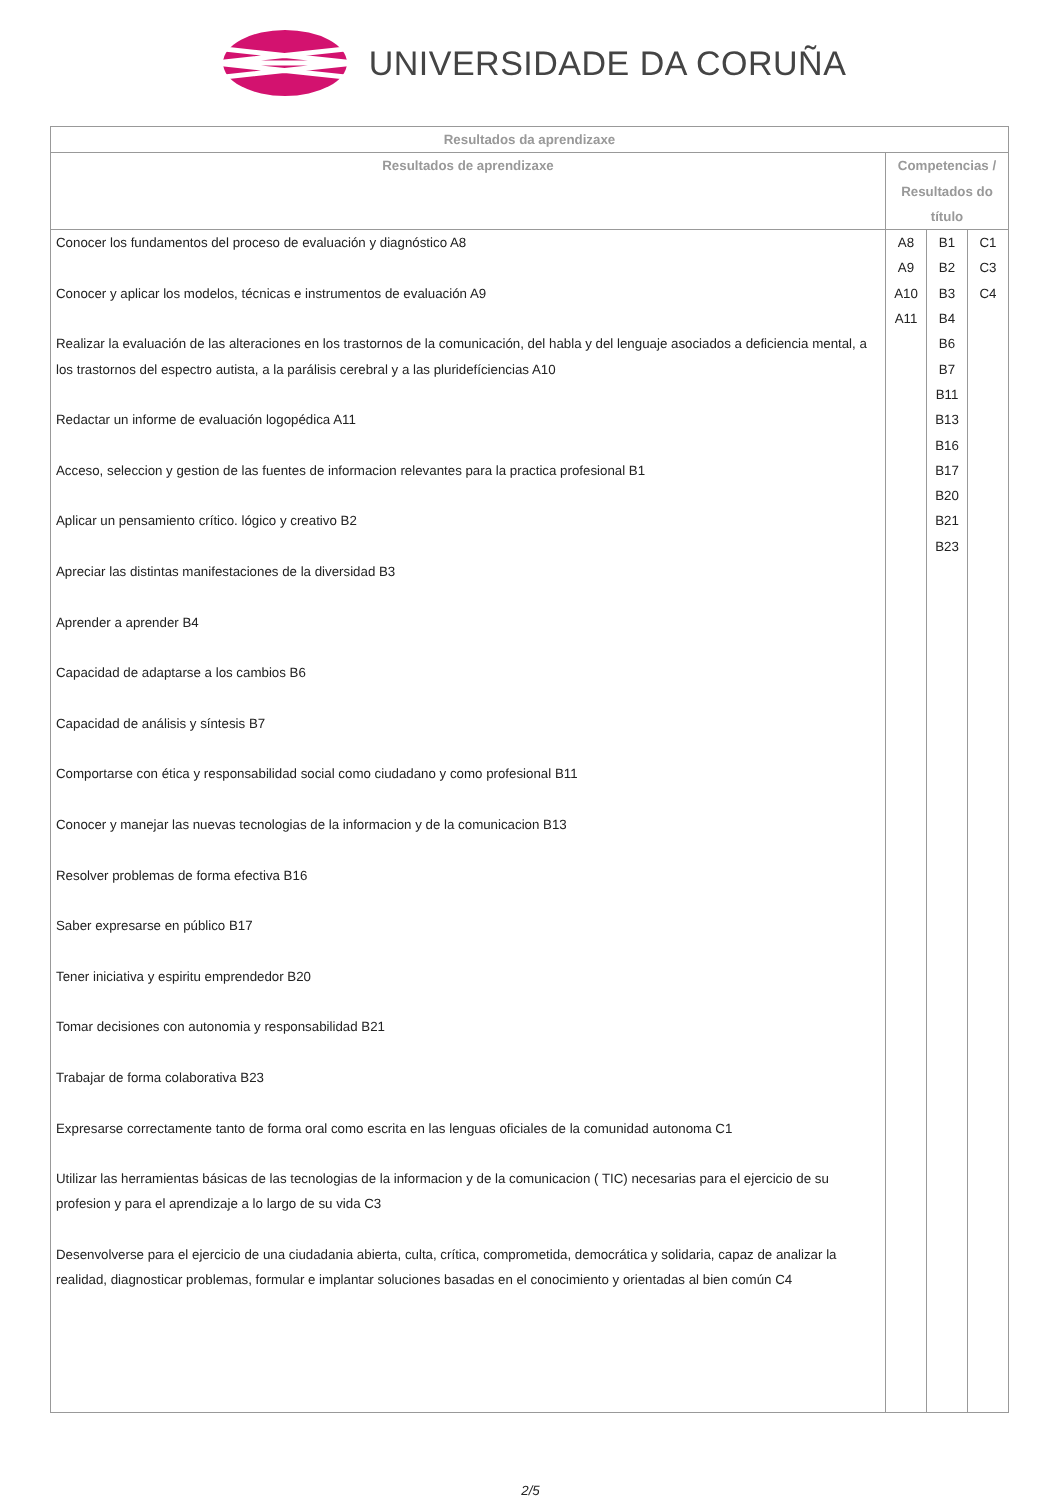UNIVERSIDADE DA CORUÑA
| Resultados da aprendizaxe | | | |
| --- | --- | --- | --- |
| Resultados de aprendizaxe | Competencias / Resultados do título | | |
| Conocer los fundamentos del proceso de evaluación y diagnóstico A8 Conocer y aplicar los modelos, técnicas e instrumentos de evaluación A9 Realizar la evaluación de las alteraciones en los trastornos de la comunicación, del habla y del lenguaje asociados a deficiencia mental, a los trastornos del espectro autista, a la parálisis cerebral y a las pluridefíciencias A10 Redactar un informe de evaluación logopédica A11 Acceso, seleccion y gestion de las fuentes de informacion relevantes para la practica profesional B1 Aplicar un pensamiento crítico. lógico y creativo B2 Apreciar las distintas manifestaciones de la diversidad B3 Aprender a aprender B4 Capacidad de adaptarse a los cambios B6 Capacidad de análisis y síntesis B7 Comportarse con ética y responsabilidad social como ciudadano y como profesional B11 Conocer y manejar las nuevas tecnologias de la informacion y de la comunicacion B13 Resolver problemas de forma efectiva B16 Saber expresarse en público B17 Tener iniciativa y espiritu emprendedor B20 Tomar decisiones con autonomia y responsabilidad B21 Trabajar de forma colaborativa B23 Expresarse correctamente tanto de forma oral como escrita en las lenguas oficiales de la comunidad autonoma C1 Utilizar las herramientas básicas de las tecnologias de la informacion y de la comunicacion ( TIC) necesarias para el ejercicio de su profesion y para el aprendizaje a lo largo de su vida C3 Desenvolverse para el ejercicio de una ciudadania abierta, culta, crítica, comprometida, democrática y solidaria, capaz de analizar la realidad, diagnosticar problemas, formular e implantar soluciones basadas en el conocimiento y orientadas al bien común C4 | A8 A9 A10 A11 | B1 B2 B3 B4 B6 B7 B11 B13 B16 B17 B20 B21 B23 | C1 C3 C4 |
2/5